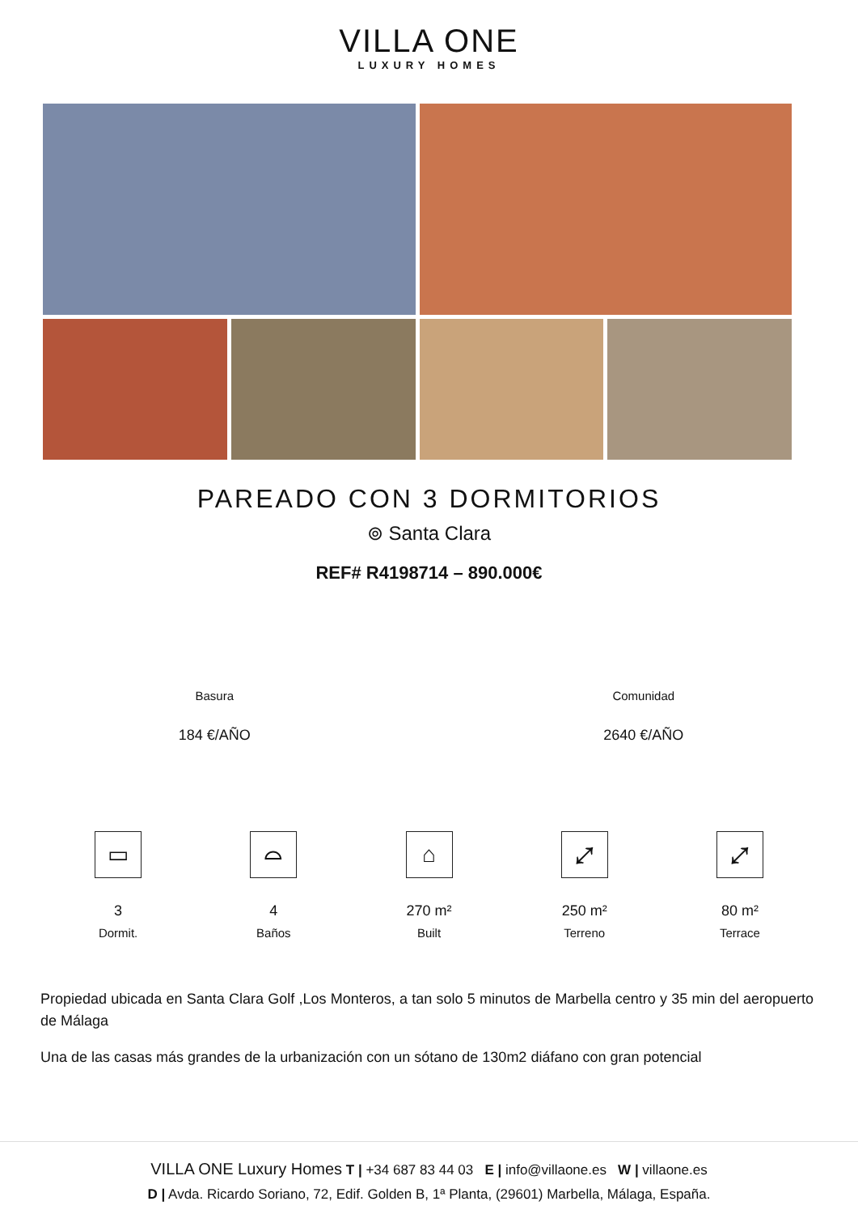VILLA ONE
LUXURY HOMES
PAREADO CON 3 DORMITORIOS
⊚ Santa Clara
REF# R4198714 – 890.000€
Basura
184 €/AÑO
Comunidad
2640 €/AÑO
▭
3
Dormit.
⌓
4
Baños
⌂
270 m²
Built
⤢
250 m²
Terreno
⤢
80 m²
Terrace
Propiedad ubicada en Santa Clara Golf ,Los Monteros, a tan solo 5 minutos de Marbella centro y 35 min del aeropuerto de Málaga
Una de las casas más grandes de la urbanización con un sótano de 130m2 diáfano con gran potencial
VILLA ONE Luxury Homes T | +34 687 83 44 03 E | info@villaone.es W | villaone.es
D | Avda. Ricardo Soriano, 72, Edif. Golden B, 1ª Planta, (29601) Marbella, Málaga, España.